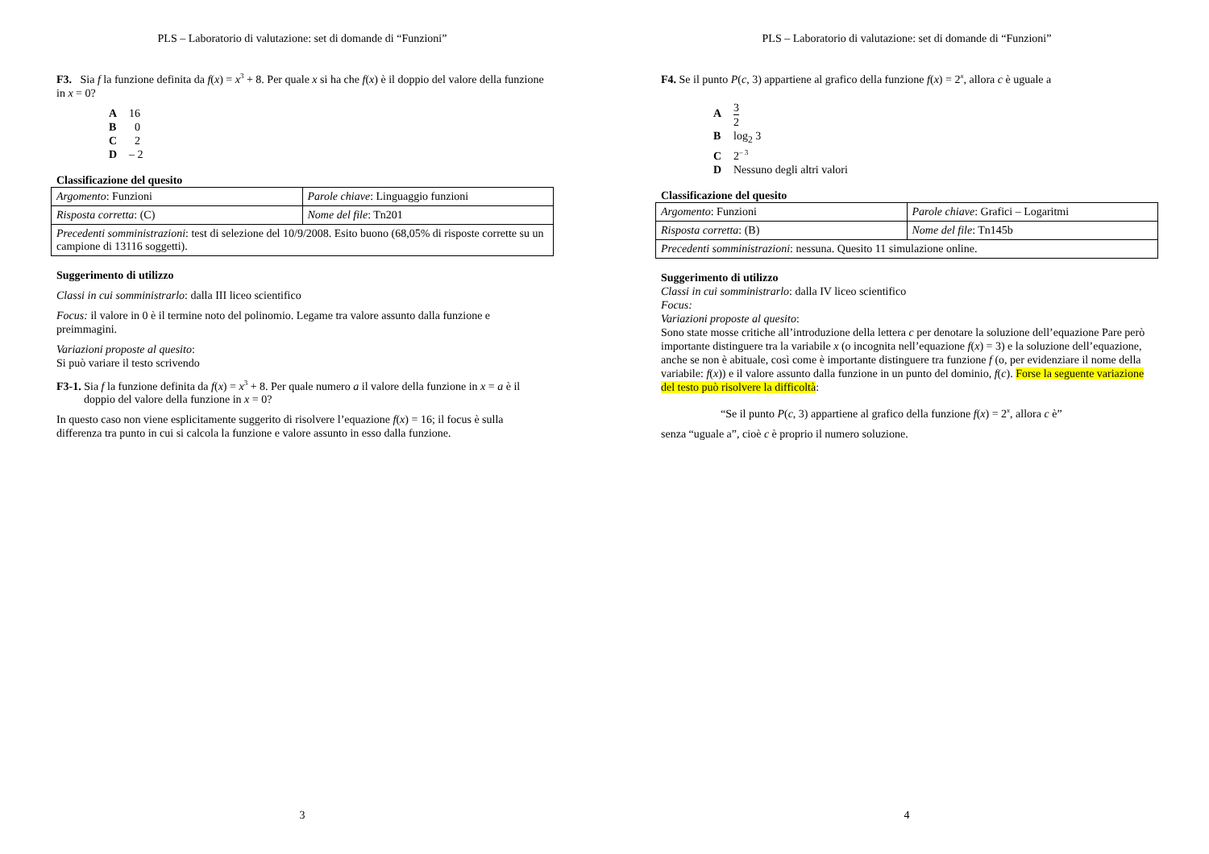PLS – Laboratorio di valutazione: set di domande di “Funzioni”
F3. Sia f la funzione definita da f(x) = x<sup>3</sup> + 8. Per quale x si ha che f(x) è il doppio del valore della funzione in x = 0?
A 16
B 0
C 2
D – 2
Classificazione del quesito
| Argomento : Funzioni | Parole chiave : Linguaggio funzioni |
| Risposta corretta : (C) | Nome del file : Tn201 |
| Precedenti somministrazioni : test di selezione del 10/9/2008. Esito buono (68,05% di risposte corrette su un campione di 13116 soggetti). | |
Suggerimento di utilizzo
Classi in cui somministrarlo: dalla III liceo scientifico
Focus: il valore in 0 è il termine noto del polinomio. Legame tra valore assunto dalla funzione e preimmagini.
Variazioni proposte al quesito:
Si può variare il testo scrivendo
F3-1. Sia f la funzione definita da f(x) = x<sup>3</sup> + 8. Per quale numero a il valore della funzione in x = a è il doppio del valore della funzione in x = 0?
In questo caso non viene esplicitamente suggerito di risolvere l’equazione f(x) = 16; il focus è sulla differenza tra punto in cui si calcola la funzione e valore assunto in esso dalla funzione.
3
PLS – Laboratorio di valutazione: set di domande di “Funzioni”
F4. Se il punto P(c, 3) appartiene al grafico della funzione f(x) = 2<sup>x</sup>, allora c è uguale a
A 3 2
Blog<sub>2</sub> 3
C 2<sup>– 3</sup>
D Nessuno degli altri valori
Classificazione del quesito
| Argomento : Funzioni | Parole chiave : Grafici – Logaritmi |
| Risposta corretta : (B) | Nome del file : Tn145b |
| Precedenti somministrazioni : nessuna. Quesito 11 simulazione online. | |
Suggerimento di utilizzo
Classi in cui somministrarlo: dalla IV liceo scientifico
Focus:
Variazioni proposte al quesito:
Sono state mosse critiche all’introduzione della lettera c per denotare la soluzione dell’equazione Pare però importante distinguere tra la variabile x (o incognita nell’equazione f(x) = 3) e la soluzione dell’equazione, anche se non è abituale, così come è importante distinguere tra funzione f (o, per evidenziare il nome della variabile: f(x)) e il valore assunto dalla funzione in un punto del dominio, f(c). Forse la seguente variazione del testo può risolvere la difficoltà:
“Se il punto P(c, 3) appartiene al grafico della funzione f(x) = 2<sup>x</sup>, allora c è”
senza “uguale a”, cioè c è proprio il numero soluzione.
4